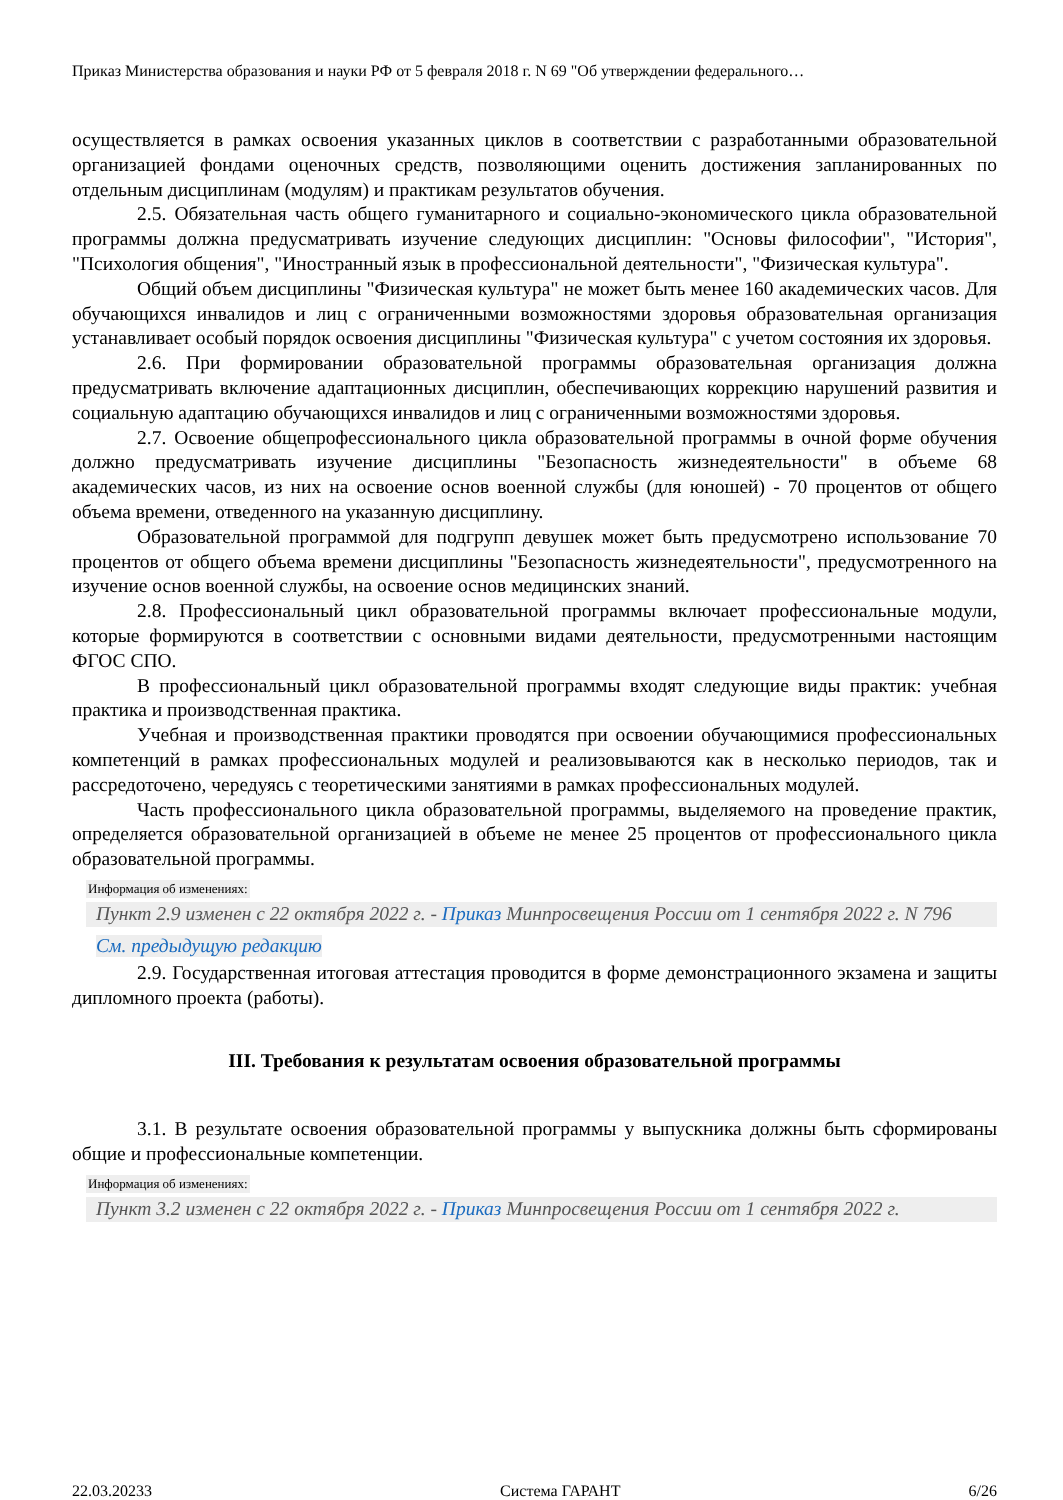Приказ Министерства образования и науки РФ от 5 февраля 2018 г. N 69 "Об утверждении федерального…
осуществляется в рамках освоения указанных циклов в соответствии с разработанными образовательной организацией фондами оценочных средств, позволяющими оценить достижения запланированных по отдельным дисциплинам (модулям) и практикам результатов обучения.
2.5. Обязательная часть общего гуманитарного и социально-экономического цикла образовательной программы должна предусматривать изучение следующих дисциплин: "Основы философии", "История", "Психология общения", "Иностранный язык в профессиональной деятельности", "Физическая культура".
Общий объем дисциплины "Физическая культура" не может быть менее 160 академических часов. Для обучающихся инвалидов и лиц с ограниченными возможностями здоровья образовательная организация устанавливает особый порядок освоения дисциплины "Физическая культура" с учетом состояния их здоровья.
2.6. При формировании образовательной программы образовательная организация должна предусматривать включение адаптационных дисциплин, обеспечивающих коррекцию нарушений развития и социальную адаптацию обучающихся инвалидов и лиц с ограниченными возможностями здоровья.
2.7. Освоение общепрофессионального цикла образовательной программы в очной форме обучения должно предусматривать изучение дисциплины "Безопасность жизнедеятельности" в объеме 68 академических часов, из них на освоение основ военной службы (для юношей) - 70 процентов от общего объема времени, отведенного на указанную дисциплину.
Образовательной программой для подгрупп девушек может быть предусмотрено использование 70 процентов от общего объема времени дисциплины "Безопасность жизнедеятельности", предусмотренного на изучение основ военной службы, на освоение основ медицинских знаний.
2.8. Профессиональный цикл образовательной программы включает профессиональные модули, которые формируются в соответствии с основными видами деятельности, предусмотренными настоящим ФГОС СПО.
В профессиональный цикл образовательной программы входят следующие виды практик: учебная практика и производственная практика.
Учебная и производственная практики проводятся при освоении обучающимися профессиональных компетенций в рамках профессиональных модулей и реализовываются как в несколько периодов, так и рассредоточено, чередуясь с теоретическими занятиями в рамках профессиональных модулей.
Часть профессионального цикла образовательной программы, выделяемого на проведение практик, определяется образовательной организацией в объеме не менее 25 процентов от профессионального цикла образовательной программы.
Информация об изменениях:
Пункт 2.9 изменен с 22 октября 2022 г. - Приказ Минпросвещения России от 1 сентября 2022 г. N 796
См. предыдущую редакцию
2.9. Государственная итоговая аттестация проводится в форме демонстрационного экзамена и защиты дипломного проекта (работы).
III. Требования к результатам освоения образовательной программы
3.1. В результате освоения образовательной программы у выпускника должны быть сформированы общие и профессиональные компетенции.
Информация об изменениях:
Пункт 3.2 изменен с 22 октября 2022 г. - Приказ Минпросвещения России от 1 сентября 2022 г.
22.03.20233 Система ГАРАНТ 6/26